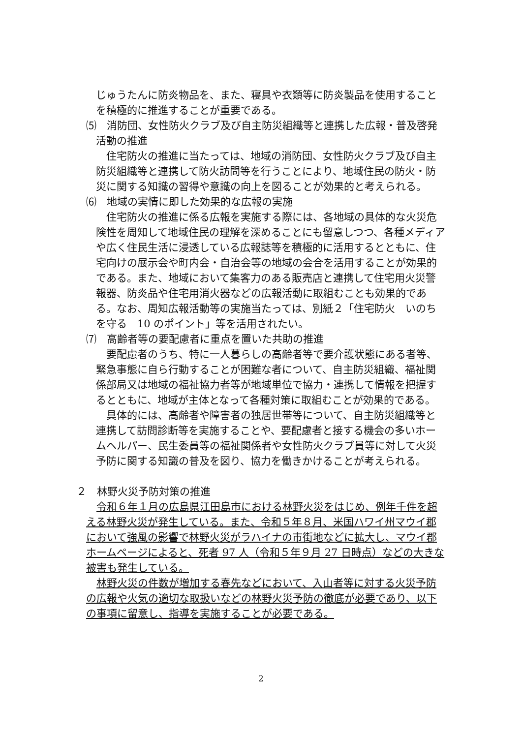じゅうたんに防炎物品を、また、寝具や衣類等に防炎製品を使用することを積極的に推進することが重要である。
⑸　消防団、女性防火クラブ及び自主防災組織等と連携した広報・普及啓発
活動の推進
住宅防火の推進に当たっては、地域の消防団、女性防火クラブ及び自主防災組織等と連携して防火訪問等を行うことにより、地域住民の防火・防災に関する知識の習得や意識の向上を図ることが効果的と考えられる。
⑹　地域の実情に即した効果的な広報の実施
住宅防火の推進に係る広報を実施する際には、各地域の具体的な火災危険性を周知して地域住民の理解を深めることにも留意しつつ、各種メディアや広く住民生活に浸透している広報誌等を積極的に活用するとともに、住宅向けの展示会や町内会・自治会等の地域の会合を活用することが効果的である。また、地域において集客力のある販売店と連携して住宅用火災警報器、防炎品や住宅用消火器などの広報活動に取組むことも効果的である。なお、周知広報活動等の実施当たっては、別紙２「住宅防火　いのちを守る　10 のポイント」等を活用されたい。
⑺　高齢者等の要配慮者に重点を置いた共助の推進
要配慮者のうち、特に一人暮らしの高齢者等で要介護状態にある者等、緊急事態に自ら行動することが困難な者について、自主防災組織、福祉関係部局又は地域の福祉協力者等が地域単位で協力・連携して情報を把握するとともに、地域が主体となって各種対策に取組むことが効果的である。
具体的には、高齢者や障害者の独居世帯等について、自主防災組織等と連携して訪問診断等を実施することや、要配慮者と接する機会の多いホームヘルパー、民生委員等の福祉関係者や女性防火クラブ員等に対して火災予防に関する知識の普及を図り、協力を働きかけることが考えられる。
２　林野火災予防対策の推進
令和６年１月の広島県江田島市における林野火災をはじめ、例年千件を超える林野火災が発生している。また、令和５年８月、米国ハワイ州マウイ郡において強風の影響で林野火災がラハイナの市街地などに拡大し、マウイ郡ホームページによると、死者 97 人（令和５年９月 27 日時点）などの大きな被害も発生している。
林野火災の件数が増加する春先などにおいて、入山者等に対する火災予防の広報や火気の適切な取扱いなどの林野火災予防の徹底が必要であり、以下の事項に留意し、指導を実施することが必要である。
2